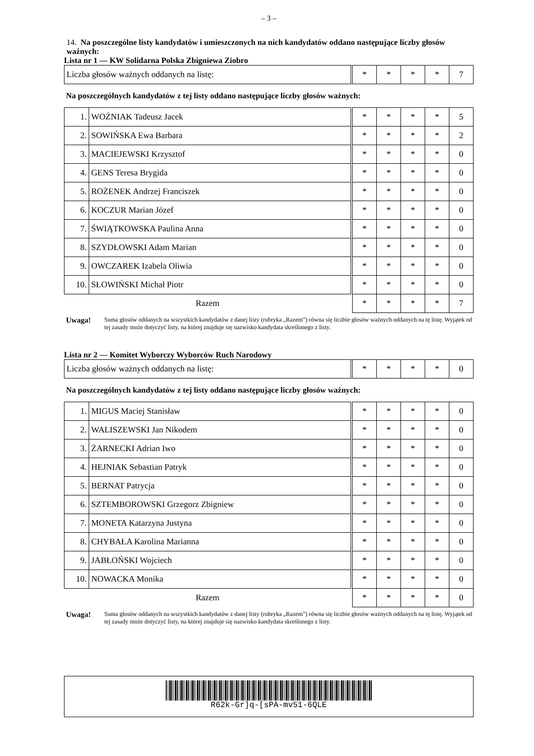– 3 –
14. Na poszczególne listy kandydatów i umieszczonych na nich kandydatów oddano następujące liczby głosów ważnych:
Lista nr 1 — KW Solidarna Polska Zbigniewa Ziobro
| Liczba głosów ważnych oddanych na listę: | | * | * | * | * | 7 |
Na poszczególnych kandydatów z tej listy oddano następujące liczby głosów ważnych:
| 1. | WOŹNIAK Tadeusz Jacek | | * | * | * | * | 5 |
| 2. | SOWIŃSKA Ewa Barbara | | * | * | * | * | 2 |
| 3. | MACIEJEWSKI Krzysztof | | * | * | * | * | 0 |
| 4. | GENS Teresa Brygida | | * | * | * | * | 0 |
| 5. | ROŻENEK Andrzej Franciszek | | * | * | * | * | 0 |
| 6. | KOCZUR Marian Józef | | * | * | * | * | 0 |
| 7. | ŚWIĄTKOWSKA Paulina Anna | | * | * | * | * | 0 |
| 8. | SZYDŁOWSKI Adam Marian | | * | * | * | * | 0 |
| 9. | OWCZAREK Izabela Oliwia | | * | * | * | * | 0 |
| 10. | SŁOWIŃSKI Michał Piotr | | * | * | * | * | 0 |
| Razem | | | * | * | * | * | 7 |
Uwaga! Suma głosów oddanych na wszystkich kandydatów z danej listy (rubryka „Razem”) równa się liczbie głosów ważnych oddanych na tę listę. Wyjątek od tej zasady może dotyczyć listy, na której znajduje się nazwisko kandydata skreślonego z listy.
Lista nr 2 — Komitet Wyborczy Wyborców Ruch Narodowy
| Liczba głosów ważnych oddanych na listę: | | * | * | * | * | 0 |
Na poszczególnych kandydatów z tej listy oddano następujące liczby głosów ważnych:
| 1. | MIGUS Maciej Stanisław | | * | * | * | * | 0 |
| 2. | WALISZEWSKI Jan Nikodem | | * | * | * | * | 0 |
| 3. | ŻARNECKI Adrian Iwo | | * | * | * | * | 0 |
| 4. | HEJNIAK Sebastian Patryk | | * | * | * | * | 0 |
| 5. | BERNAT Patrycja | | * | * | * | * | 0 |
| 6. | SZTEMBOROWSKI Grzegorz Zbigniew | | * | * | * | * | 0 |
| 7. | MONETA Katarzyna Justyna | | * | * | * | * | 0 |
| 8. | CHYBAŁA Karolina Marianna | | * | * | * | * | 0 |
| 9. | JABŁOŃSKI Wojciech | | * | * | * | * | 0 |
| 10. | NOWACKA Monika | | * | * | * | * | 0 |
| Razem | | | * | * | * | * | 0 |
Uwaga! Suma głosów oddanych na wszystkich kandydatów z danej listy (rubryka „Razem”) równa się liczbie głosów ważnych oddanych na tę listę. Wyjątek od tej zasady może dotyczyć listy, na której znajduje się nazwisko kandydata skreślonego z listy.
R62k-Gr]q-[sPA-mv51-6QLE